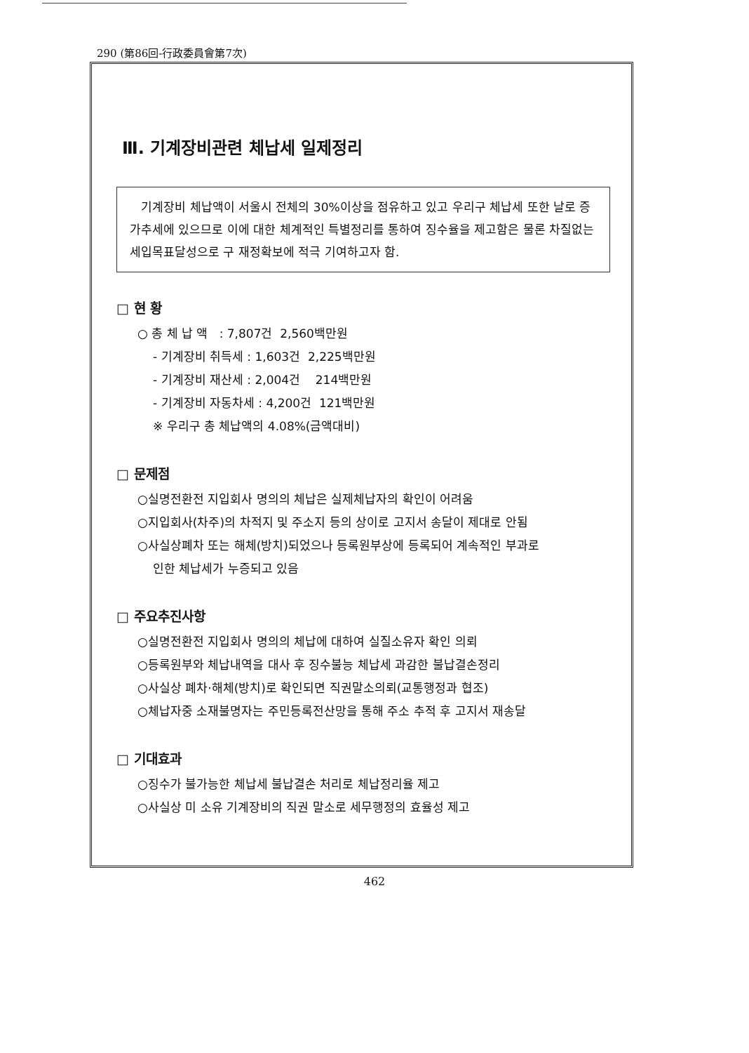290 (第86回-行政委員會第7次)
Ⅲ. 기계장비관련 체납세 일제정리
기계장비 체납액이 서울시 전체의 30%이상을 점유하고 있고 우리구 체납세 또한 날로 증가추세에 있으므로 이에 대한 체계적인 특별정리를 통하여 징수율을 제고함은 물론 차질없는 세입목표달성으로 구 재정확보에 적극 기여하고자 함.
□ 현 황
○ 총 체 납 액 : 7,807건 2,560백만원
- 기계장비 취득세 : 1,603건 2,225백만원
- 기계장비 재산세 : 2,004건 214백만원
- 기계장비 자동차세 : 4,200건 121백만원
※ 우리구 총 체납액의 4.08%(금액대비)
□ 문제점
○실명전환전 지입회사 명의의 체납은 실제체납자의 확인이 어려움
○지입회사(차주)의 차적지 및 주소지 등의 상이로 고지서 송달이 제대로 안됨
○사실상폐차 또는 해체(방치)되었으나 등록원부상에 등록되어 계속적인 부과로
인한 체납세가 누증되고 있음
□ 주요추진사항
○실명전환전 지입회사 명의의 체납에 대하여 실질소유자 확인 의뢰
○등록원부와 체납내역을 대사 후 징수불능 체납세 과감한 불납결손정리
○사실상 폐차·해체(방치)로 확인되면 직권말소의뢰(교통행정과 협조)
○체납자중 소재불명자는 주민등록전산망을 통해 주소 추적 후 고지서 재송달
□ 기대효과
○징수가 불가능한 체납세 불납결손 처리로 체납정리율 제고
○사실상 미 소유 기계장비의 직권 말소로 세무행정의 효율성 제고
462